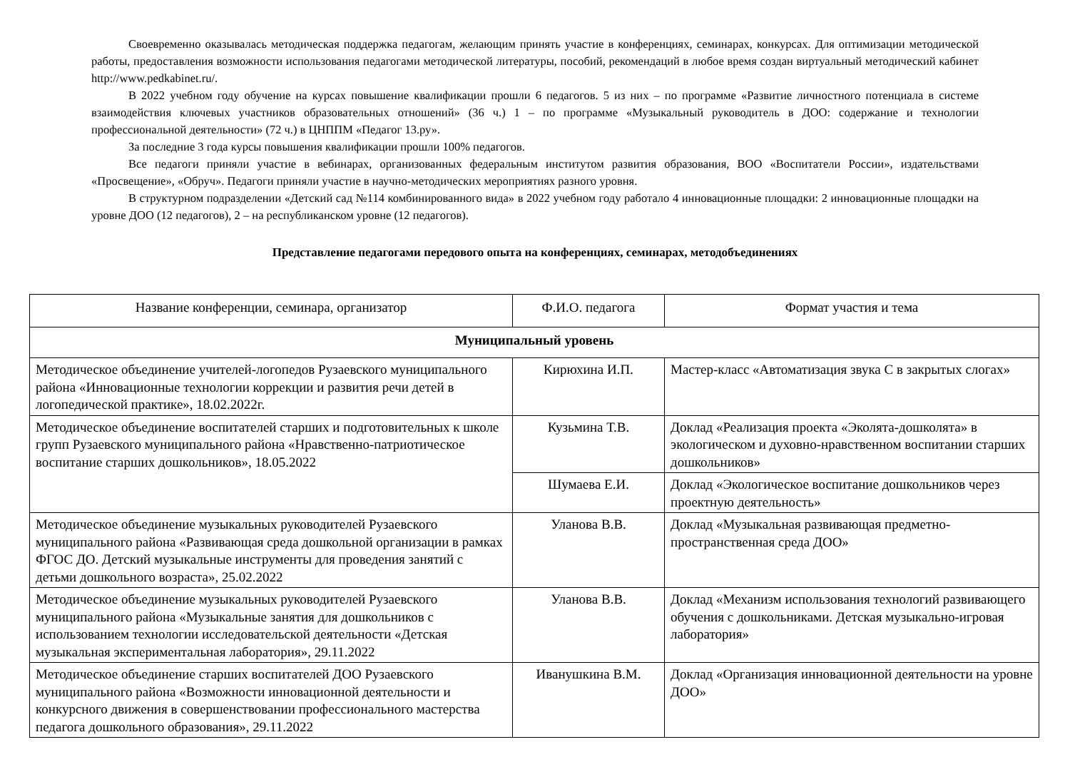Своевременно оказывалась методическая поддержка педагогам, желающим принять участие в конференциях, семинарах, конкурсах. Для оптимизации методической работы, предоставления возможности использования педагогами методической литературы, пособий, рекомендаций в любое время создан виртуальный методический кабинет http://www.pedkabinet.ru/.
В 2022 учебном году обучение на курсах повышение квалификации прошли 6 педагогов. 5 из них – по программе «Развитие личностного потенциала в системе взаимодействия ключевых участников образовательных отношений» (36 ч.) 1 – по программе «Музыкальный руководитель в ДОО: содержание и технологии профессиональной деятельности» (72 ч.) в ЦНППМ «Педагог 13.ру».
За последние 3 года курсы повышения квалификации прошли 100% педагогов.
Все педагоги приняли участие в вебинарах, организованных федеральным институтом развития образования, ВОО «Воспитатели России», издательствами «Просвещение», «Обруч». Педагоги приняли участие в научно-методических мероприятиях разного уровня.
В структурном подразделении «Детский сад №114 комбинированного вида» в 2022 учебном году работало 4 инновационные площадки: 2 инновационные площадки на уровне ДОО (12 педагогов), 2 – на республиканском уровне (12 педагогов).
Представление педагогами передового опыта на конференциях, семинарах, методобъединениях
| Название конференции, семинара, организатор | Ф.И.О. педагога | Формат участия и тема |
| --- | --- | --- |
| Муниципальный уровень | | |
| Методическое объединение учителей-логопедов Рузаевского муниципального района «Инновационные технологии коррекции и развития речи детей в логопедической практике», 18.02.2022г. | Кирюхина И.П. | Мастер-класс «Автоматизация звука С в закрытых слогах» |
| Методическое объединение воспитателей старших и подготовительных к школе групп Рузаевского муниципального района «Нравственно-патриотическое воспитание старших дошкольников», 18.05.2022 | Кузьмина Т.В. | Доклад «Реализация проекта «Эколята-дошколята» в экологическом и духовно-нравственном воспитании старших дошкольников» |
| | Шумаева Е.И. | Доклад «Экологическое воспитание дошкольников через проектную деятельность» |
| Методическое объединение музыкальных руководителей Рузаевского муниципального района «Развивающая среда дошкольной организации в рамках ФГОС ДО. Детский музыкальные инструменты для проведения занятий с детьми дошкольного возраста», 25.02.2022 | Уланова В.В. | Доклад «Музыкальная развивающая предметно-пространственная среда ДОО» |
| Методическое объединение музыкальных руководителей Рузаевского муниципального района «Музыкальные занятия для дошкольников с использованием технологии исследовательской деятельности «Детская музыкальная экспериментальная лаборатория», 29.11.2022 | Уланова В.В. | Доклад «Механизм использования технологий развивающего обучения с дошкольниками. Детская музыкально-игровая лаборатория» |
| Методическое объединение старших воспитателей ДОО Рузаевского муниципального района «Возможности инновационной деятельности и конкурсного движения в совершенствовании профессионального мастерства педагога дошкольного образования», 29.11.2022 | Иванушкина В.М. | Доклад «Организация инновационной деятельности на уровне ДОО» |